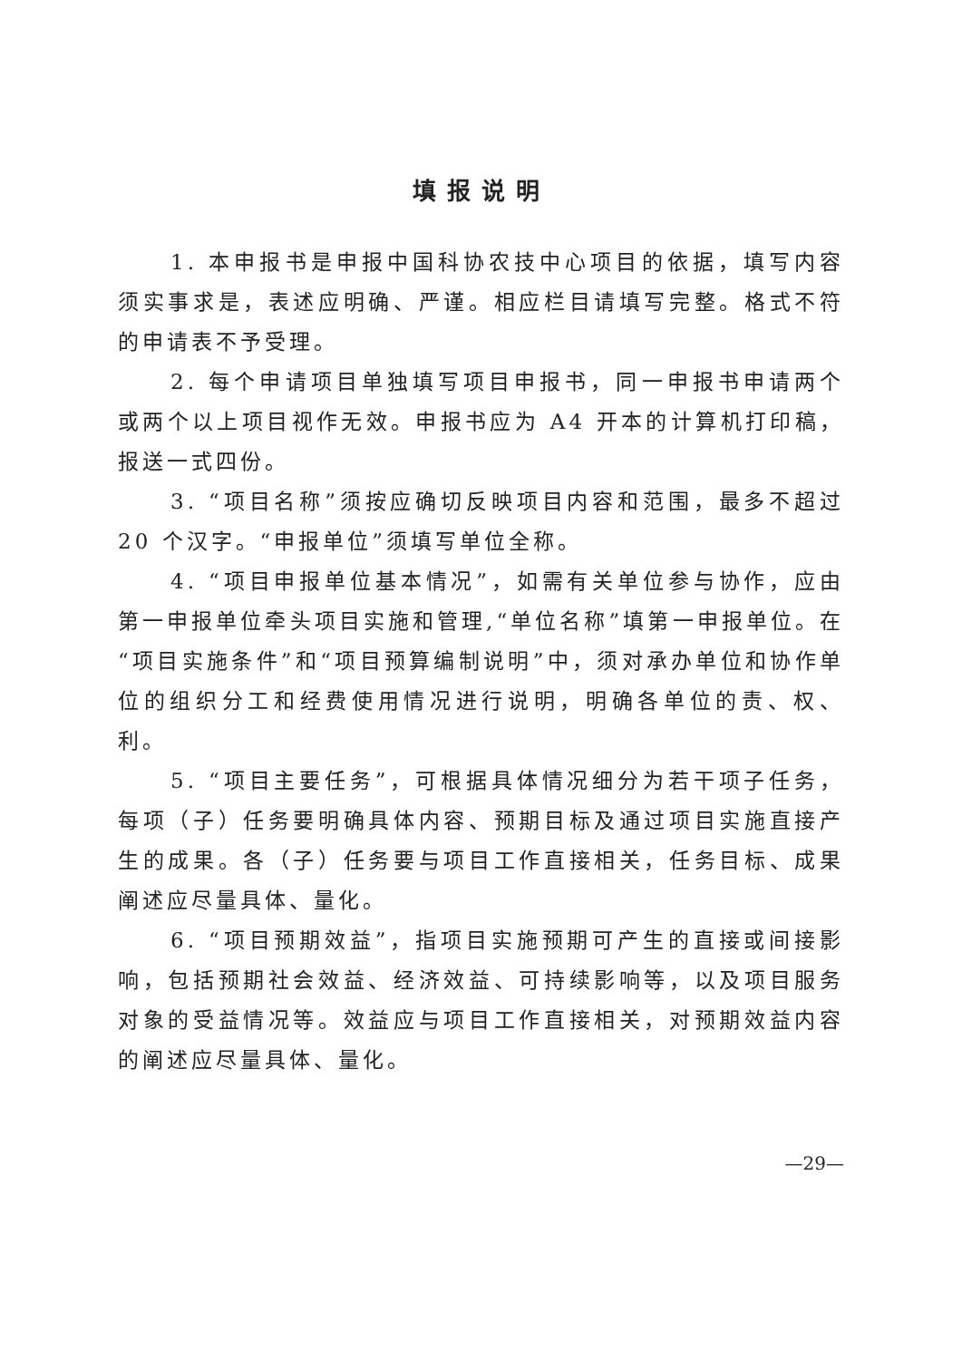填报说明
1. 本申报书是申报中国科协农技中心项目的依据，填写内容须实事求是，表述应明确、严谨。相应栏目请填写完整。格式不符的申请表不予受理。
2. 每个申请项目单独填写项目申报书，同一申报书申请两个或两个以上项目视作无效。申报书应为 A4 开本的计算机打印稿，报送一式四份。
3. “项目名称”须按应确切反映项目内容和范围，最多不超过 20 个汉字。“申报单位”须填写单位全称。
4. “项目申报单位基本情况”，如需有关单位参与协作，应由第一申报单位牵头项目实施和管理,“单位名称”填第一申报单位。在“项目实施条件”和“项目预算编制说明”中，须对承办单位和协作单位的组织分工和经费使用情况进行说明，明确各单位的责、权、利。
5. “项目主要任务”，可根据具体情况细分为若干项子任务，每项（子）任务要明确具体内容、预期目标及通过项目实施直接产生的成果。各（子）任务要与项目工作直接相关，任务目标、成果阐述应尽量具体、量化。
6. “项目预期效益”，指项目实施预期可产生的直接或间接影响，包括预期社会效益、经济效益、可持续影响等，以及项目服务对象的受益情况等。效益应与项目工作直接相关，对预期效益内容的阐述应尽量具体、量化。
—29—